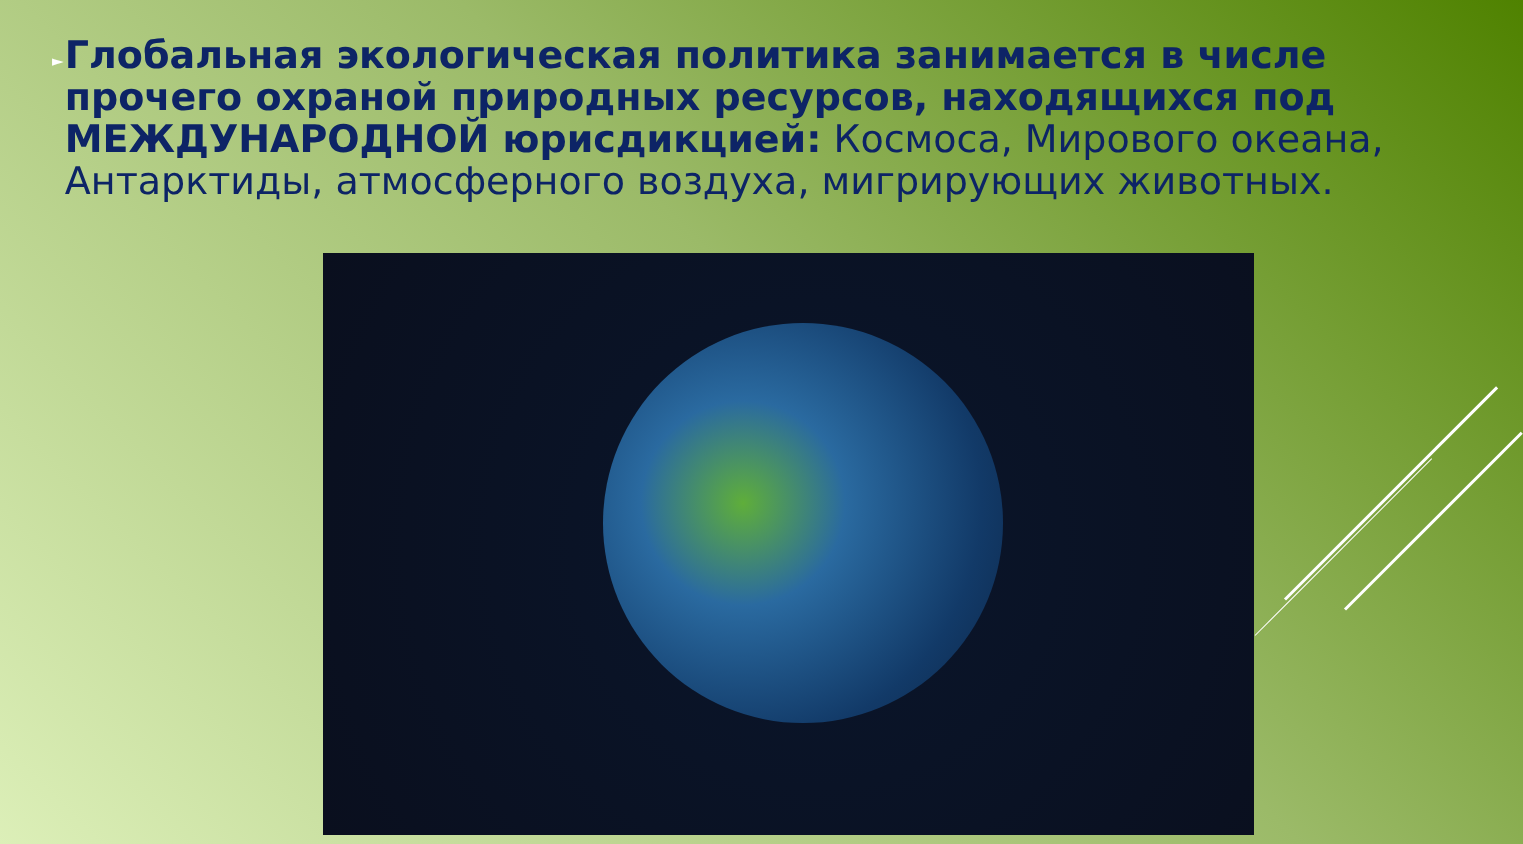►
Глобальная экологическая политика занимается в числе прочего охраной природных ресурсов, находящихся под МЕЖДУНАРОДНОЙ юрисдикцией: Космоса, Мирового океана, Антарктиды, атмосферного воздуха, мигрирующих животных.